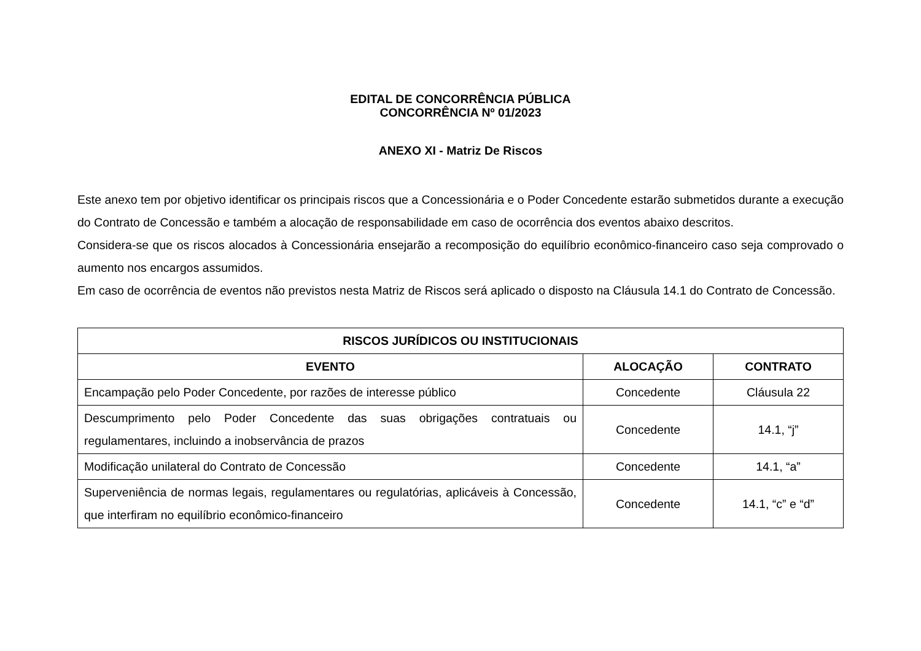EDITAL DE CONCORRÊNCIA PÚBLICA
CONCORRÊNCIA Nº 01/2023
ANEXO XI - Matriz De Riscos
Este anexo tem por objetivo identificar os principais riscos que a Concessionária e o Poder Concedente estarão submetidos durante a execução do Contrato de Concessão e também a alocação de responsabilidade em caso de ocorrência dos eventos abaixo descritos.
Considera-se que os riscos alocados à Concessionária ensejarão a recomposição do equilíbrio econômico-financeiro caso seja comprovado o aumento nos encargos assumidos.
Em caso de ocorrência de eventos não previstos nesta Matriz de Riscos será aplicado o disposto na Cláusula 14.1 do Contrato de Concessão.
| RISCOS JURÍDICOS OU INSTITUCIONAIS | | |
| --- | --- | --- |
| EVENTO | ALOCAÇÃO | CONTRATO |
| Encampação pelo Poder Concedente, por razões de interesse público | Concedente | Cláusula 22 |
| Descumprimento pelo Poder Concedente das suas obrigações contratuais ou regulamentares, incluindo a inobservância de prazos | Concedente | 14.1, “j” |
| Modificação unilateral do Contrato de Concessão | Concedente | 14.1, “a” |
| Superveniência de normas legais, regulamentares ou regulatórias, aplicáveis à Concessão, que interfiram no equilíbrio econômico-financeiro | Concedente | 14.1, “c” e “d” |